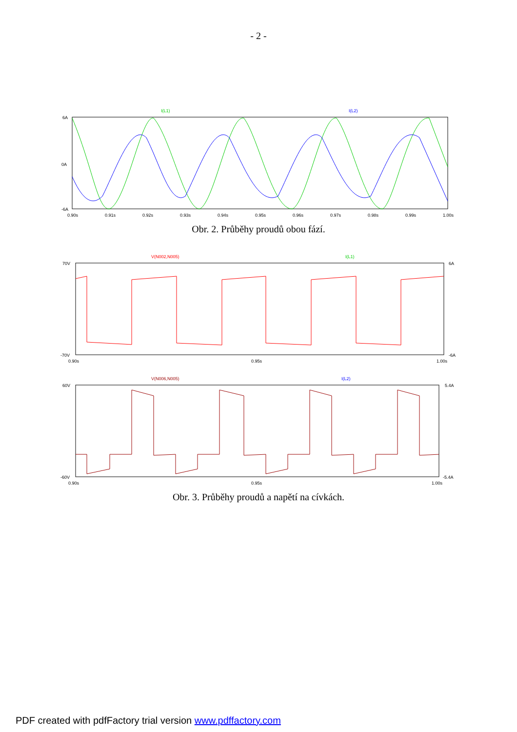- 2 -
I(L1)
I(L2)
0.90s
0.91s
0.92s
0.93s
0.94s
0.95s
0.96s
0.97s
0.98s
0.99s
1.00s
6A
0A
-6A
Obr. 2. Průběhy proudů obou fází.
V(N002,N005)
I(L1)
0.90s
0.95s
1.00s
70V
6A
-70V
-6A
V(N006,N005)
I(L2)
0.90s
0.95s
1.00s
60V
5.4A
-60V
-5.4A
Obr. 3. Průběhy proudů a napětí na cívkách.
PDF created with pdfFactory trial version www.pdffactory.com